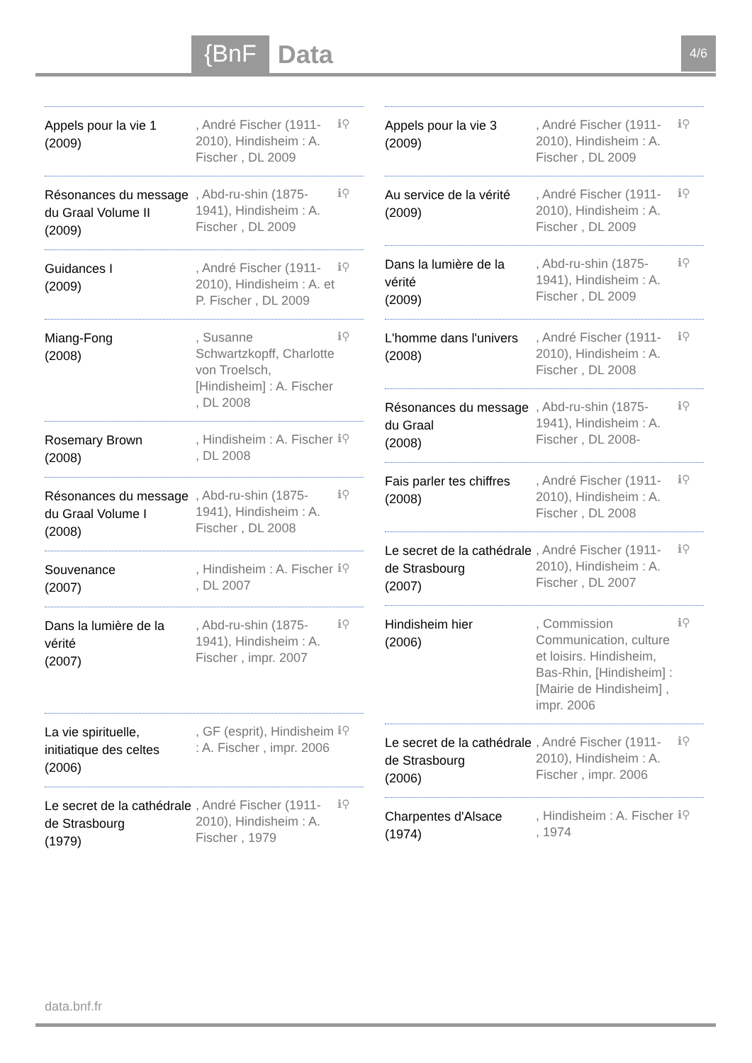{BnF Data 4/6
Appels pour la vie 1
(2009)
, André Fischer (1911-2010), Hindisheim : A. Fischer , DL 2009
ℹ⚲
Résonances du message du Graal Volume II
(2009)
, Abd-ru-shin (1875-1941), Hindisheim : A. Fischer , DL 2009
ℹ⚲
Guidances I
(2009)
, André Fischer (1911-2010), Hindisheim : A. et P. Fischer , DL 2009
ℹ⚲
Miang-Fong
(2008)
, Susanne Schwartzkopff, Charlotte von Troelsch, [Hindisheim] : A. Fischer , DL 2008
ℹ⚲
Rosemary Brown
(2008)
, Hindisheim : A. Fischer , DL 2008
ℹ⚲
Résonances du message du Graal Volume I
(2008)
, Abd-ru-shin (1875-1941), Hindisheim : A. Fischer , DL 2008
ℹ⚲
Souvenance
(2007)
, Hindisheim : A. Fischer , DL 2007
ℹ⚲
Dans la lumière de la vérité
(2007)
, Abd-ru-shin (1875-1941), Hindisheim : A. Fischer , impr. 2007
ℹ⚲
La vie spirituelle, initiatique des celtes
(2006)
, GF (esprit), Hindisheim : A. Fischer , impr. 2006
ℹ⚲
Le secret de la cathédrale de Strasbourg
(1979)
, André Fischer (1911-2010), Hindisheim : A. Fischer , 1979
ℹ⚲
Appels pour la vie 3
(2009)
, André Fischer (1911-2010), Hindisheim : A. Fischer , DL 2009
ℹ⚲
Au service de la vérité
(2009)
, André Fischer (1911-2010), Hindisheim : A. Fischer , DL 2009
ℹ⚲
Dans la lumière de la vérité
(2009)
, Abd-ru-shin (1875-1941), Hindisheim : A. Fischer , DL 2009
ℹ⚲
L'homme dans l'univers
(2008)
, André Fischer (1911-2010), Hindisheim : A. Fischer , DL 2008
ℹ⚲
Résonances du message du Graal
(2008)
, Abd-ru-shin (1875-1941), Hindisheim : A. Fischer , DL 2008-
ℹ⚲
Fais parler tes chiffres
(2008)
, André Fischer (1911-2010), Hindisheim : A. Fischer , DL 2008
ℹ⚲
Le secret de la cathédrale de Strasbourg
(2007)
, André Fischer (1911-2010), Hindisheim : A. Fischer , DL 2007
ℹ⚲
Hindisheim hier
(2006)
, Commission Communication, culture et loisirs. Hindisheim, Bas-Rhin, [Hindisheim] : [Mairie de Hindisheim] , impr. 2006
ℹ⚲
Le secret de la cathédrale de Strasbourg
(2006)
, André Fischer (1911-2010), Hindisheim : A. Fischer , impr. 2006
ℹ⚲
Charpentes d'Alsace
(1974)
, Hindisheim : A. Fischer , 1974
ℹ⚲
data.bnf.fr